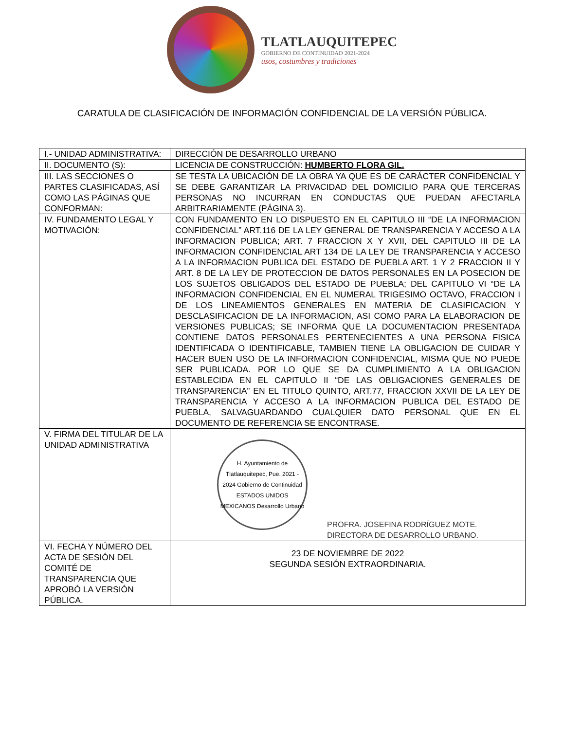TLATLAUQUITEPEC
GOBIERNO DE CONTINUIDAD 2021-2024
usos, costumbres y tradiciones
CARATULA DE CLASIFICACIÓN DE INFORMACIÓN CONFIDENCIAL DE LA VERSIÓN PÚBLICA.
| I.- UNIDAD ADMINISTRATIVA: | DIRECCIÓN DE DESARROLLO URBANO |
| II. DOCUMENTO (S): | LICENCIA DE CONSTRUCCIÓN: HUMBERTO FLORA GIL. |
| III. LAS SECCIONES O PARTES CLASIFICADAS, ASÍ COMO LAS PÁGINAS QUE CONFORMAN: | SE TESTA LA UBICACIÓN DE LA OBRA YA QUE ES DE CARÁCTER CONFIDENCIAL Y SE DEBE GARANTIZAR LA PRIVACIDAD DEL DOMICILIO PARA QUE TERCERAS PERSONAS NO INCURRAN EN CONDUCTAS QUE PUEDAN AFECTARLA ARBITRARIAMENTE (PÁGINA 3). |
| IV. FUNDAMENTO LEGAL Y MOTIVACIÓN: | CON FUNDAMENTO EN LO DISPUESTO EN EL CAPITULO III “DE LA INFORMACION CONFIDENCIAL” ART.116 DE LA LEY GENERAL DE TRANSPARENCIA Y ACCESO A LA INFORMACION PUBLICA; ART. 7 FRACCION X Y XVII, DEL CAPITULO III DE LA INFORMACION CONFIDENCIAL ART 134 DE LA LEY DE TRANSPARENCIA Y ACCESO A LA INFORMACION PUBLICA DEL ESTADO DE PUEBLA ART. 1 Y 2 FRACCION II Y ART. 8 DE LA LEY DE PROTECCION DE DATOS PERSONALES EN LA POSECION DE LOS SUJETOS OBLIGADOS DEL ESTADO DE PUEBLA; DEL CAPITULO VI “DE LA INFORMACION CONFIDENCIAL EN EL NUMERAL TRIGESIMO OCTAVO, FRACCION I DE LOS LINEAMIENTOS GENERALES EN MATERIA DE CLASIFICACION Y DESCLASIFICACION DE LA INFORMACION, ASI COMO PARA LA ELABORACION DE VERSIONES PUBLICAS; SE INFORMA QUE LA DOCUMENTACION PRESENTADA CONTIENE DATOS PERSONALES PERTENECIENTES A UNA PERSONA FISICA IDENTIFICADA O IDENTIFICABLE, TAMBIEN TIENE LA OBLIGACION DE CUIDAR Y HACER BUEN USO DE LA INFORMACION CONFIDENCIAL, MISMA QUE NO PUEDE SER PUBLICADA. POR LO QUE SE DA CUMPLIMIENTO A LA OBLIGACION ESTABLECIDA EN EL CAPITULO II “DE LAS OBLIGACIONES GENERALES DE TRANSPARENCIA” EN EL TITULO QUINTO, ART.77, FRACCION XXVII DE LA LEY DE TRANSPARENCIA Y ACCESO A LA INFORMACION PUBLICA DEL ESTADO DE PUEBLA, SALVAGUARDANDO CUALQUIER DATO PERSONAL QUE EN EL DOCUMENTO DE REFERENCIA SE ENCONTRASE. |
| V. FIRMA DEL TITULAR DE LA UNIDAD ADMINISTRATIVA | H. Ayuntamiento de Tlatlauquitepec, Pue. 2021 - 2024 Gobierno de Continuidad ESTADOS UNIDOS MEXICANOS Desarrollo Urbano PROFRA. JOSEFINA RODRÍGUEZ MOTE. DIRECTORA DE DESARROLLO URBANO. |
| VI. FECHA Y NÚMERO DEL ACTA DE SESIÓN DEL COMITÉ DE TRANSPARENCIA QUE APROBÓ LA VERSIÓN PÚBLICA. | 23 DE NOVIEMBRE DE 2022 SEGUNDA SESIÓN EXTRAORDINARIA. |